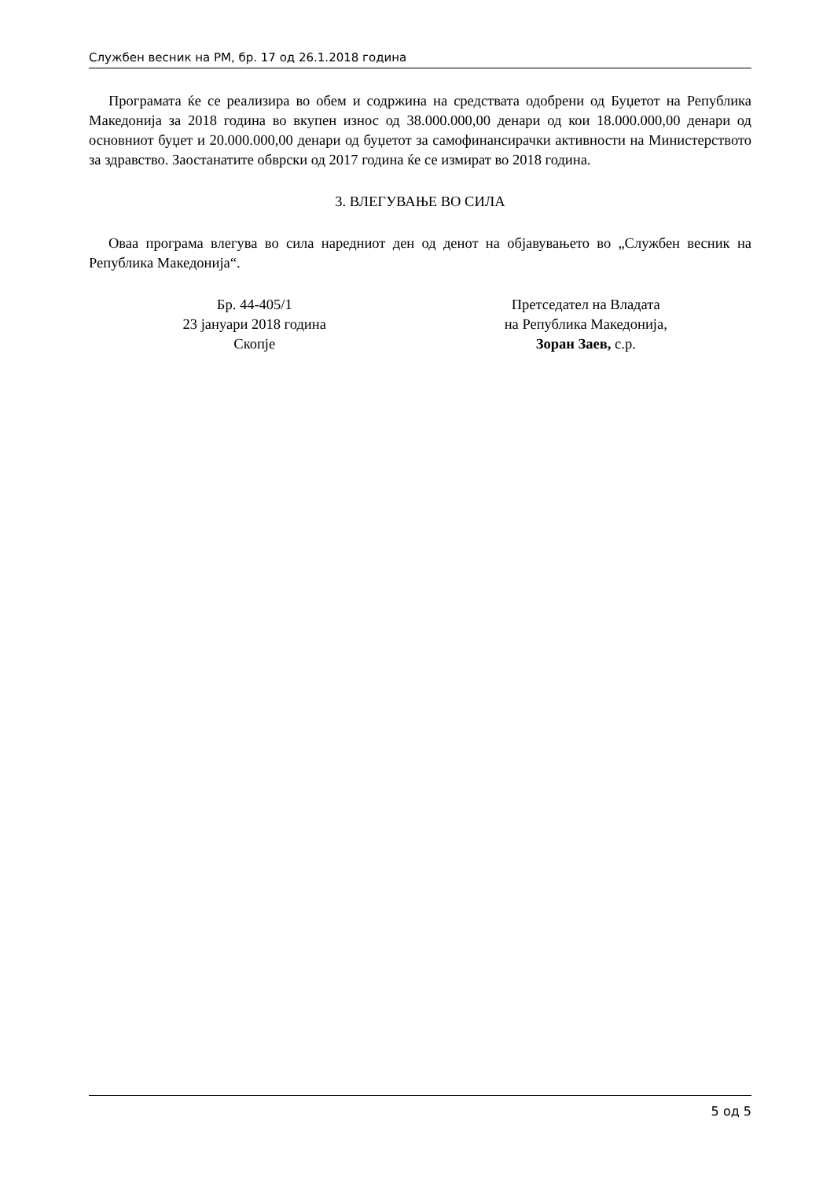Службен весник на РМ, бр. 17 од 26.1.2018 година
Програмата ќе се реализира во обем и содржина на средствата одобрени од Буџетот на Република Македонија за 2018 година во вкупен износ од 38.000.000,00 денари од кои 18.000.000,00 денари од основниот буџет и 20.000.000,00 денари од буџетот за самофинансирачки активности на Министерството за здравство. Заостанатите обврски од 2017 година ќе се измират во 2018 година.
3. ВЛЕГУВАЊЕ ВО СИЛА
Оваа програма влегува во сила наредниот ден од денот на објавувањето во „Службен весник на Република Македонија“.
Бр. 44-405/1
23 јануари 2018 година
Скопје
Претседател на Владата
на Република Македонија,
Зоран Заев, с.р.
5 од 5